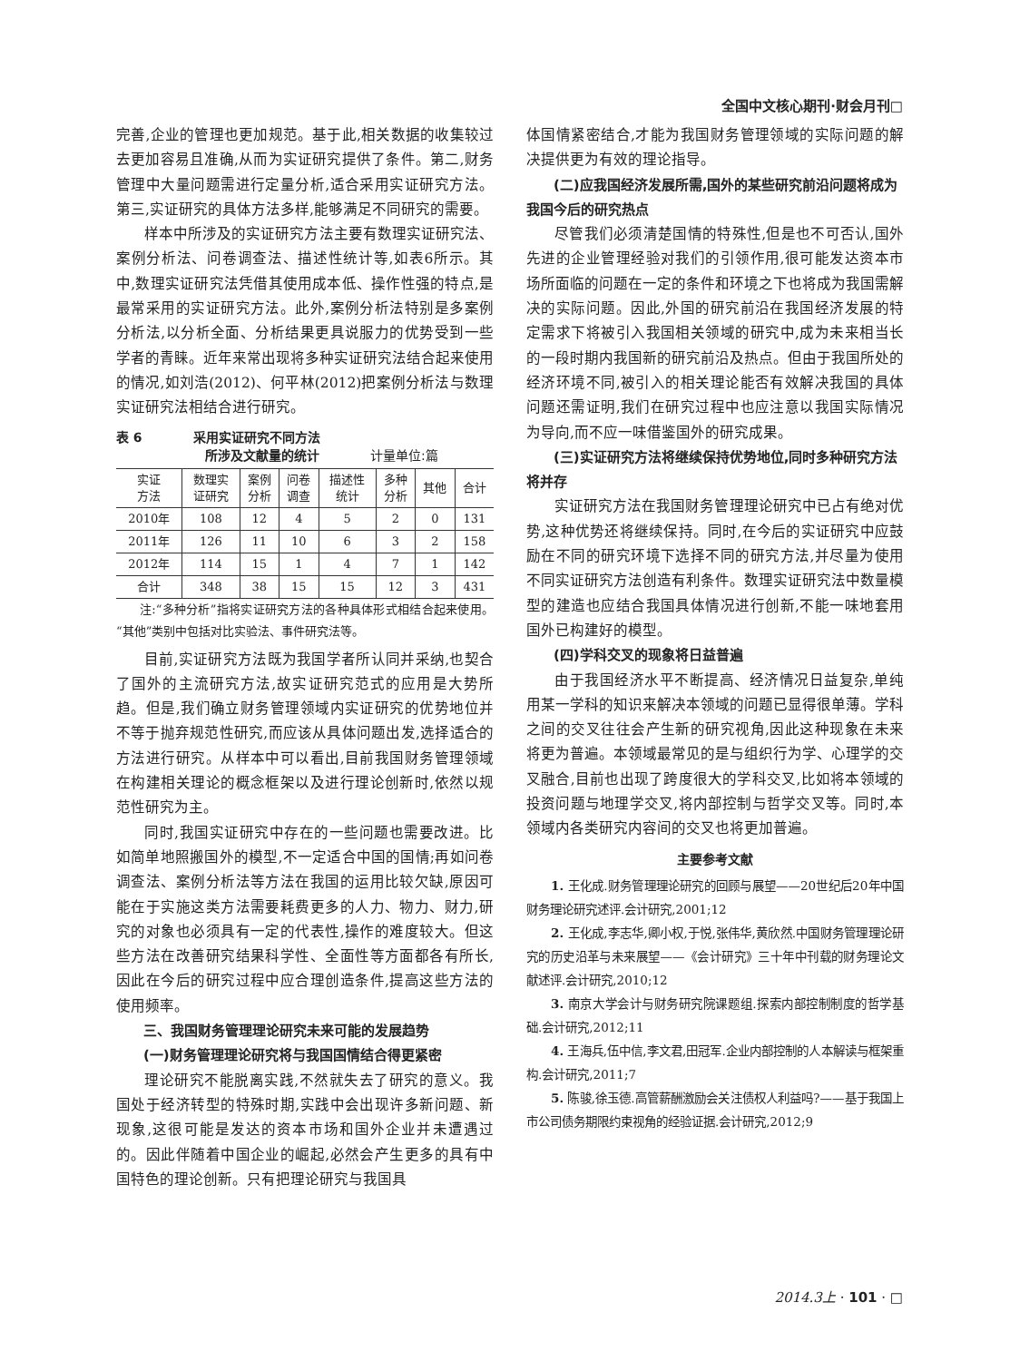全国中文核心期刊·财会月刊□
完善,企业的管理也更加规范。基于此,相关数据的收集较过去更加容易且准确,从而为实证研究提供了条件。第二,财务管理中大量问题需进行定量分析,适合采用实证研究方法。第三,实证研究的具体方法多样,能够满足不同研究的需要。
样本中所涉及的实证研究方法主要有数理实证研究法、案例分析法、问卷调查法、描述性统计等,如表6所示。其中,数理实证研究法凭借其使用成本低、操作性强的特点,是最常采用的实证研究方法。此外,案例分析法特别是多案例分析法,以分析全面、分析结果更具说服力的优势受到一些学者的青睐。近年来常出现将多种实证研究法结合起来使用的情况,如刘浩(2012)、何平林(2012)把案例分析法与数理实证研究法相结合进行研究。
表 6　　　　采用实证研究不同方法
　　　　　　　所涉及文献量的统计　　　　计量单位:篇
| 实证 方法 | 数理实 证研究 | 案例 分析 | 问卷 调查 | 描述性 统计 | 多种 分析 | 其他 | 合计 |
| --- | --- | --- | --- | --- | --- | --- | --- |
| 2010年 | 108 | 12 | 4 | 5 | 2 | 0 | 131 |
| 2011年 | 126 | 11 | 10 | 6 | 3 | 2 | 158 |
| 2012年 | 114 | 15 | 1 | 4 | 7 | 1 | 142 |
| 合计 | 348 | 38 | 15 | 15 | 12 | 3 | 431 |
注:“多种分析”指将实证研究方法的各种具体形式相结合起来使用。“其他”类别中包括对比实验法、事件研究法等。
目前,实证研究方法既为我国学者所认同并采纳,也契合了国外的主流研究方法,故实证研究范式的应用是大势所趋。但是,我们确立财务管理领域内实证研究的优势地位并不等于抛弃规范性研究,而应该从具体问题出发,选择适合的方法进行研究。从样本中可以看出,目前我国财务管理领域在构建相关理论的概念框架以及进行理论创新时,依然以规范性研究为主。
同时,我国实证研究中存在的一些问题也需要改进。比如简单地照搬国外的模型,不一定适合中国的国情;再如问卷调查法、案例分析法等方法在我国的运用比较欠缺,原因可能在于实施这类方法需要耗费更多的人力、物力、财力,研究的对象也必须具有一定的代表性,操作的难度较大。但这些方法在改善研究结果科学性、全面性等方面都各有所长,因此在今后的研究过程中应合理创造条件,提高这些方法的使用频率。
三、我国财务管理理论研究未来可能的发展趋势
(一)财务管理理论研究将与我国国情结合得更紧密
理论研究不能脱离实践,不然就失去了研究的意义。我国处于经济转型的特殊时期,实践中会出现许多新问题、新现象,这很可能是发达的资本市场和国外企业并未遭遇过的。因此伴随着中国企业的崛起,必然会产生更多的具有中国特色的理论创新。只有把理论研究与我国具
体国情紧密结合,才能为我国财务管理领域的实际问题的解决提供更为有效的理论指导。
(二)应我国经济发展所需,国外的某些研究前沿问题将成为我国今后的研究热点
尽管我们必须清楚国情的特殊性,但是也不可否认,国外先进的企业管理经验对我们的引领作用,很可能发达资本市场所面临的问题在一定的条件和环境之下也将成为我国需解决的实际问题。因此,外国的研究前沿在我国经济发展的特定需求下将被引入我国相关领域的研究中,成为未来相当长的一段时期内我国新的研究前沿及热点。但由于我国所处的经济环境不同,被引入的相关理论能否有效解决我国的具体问题还需证明,我们在研究过程中也应注意以我国实际情况为导向,而不应一味借鉴国外的研究成果。
(三)实证研究方法将继续保持优势地位,同时多种研究方法将并存
实证研究方法在我国财务管理理论研究中已占有绝对优势,这种优势还将继续保持。同时,在今后的实证研究中应鼓励在不同的研究环境下选择不同的研究方法,并尽量为使用不同实证研究方法创造有利条件。数理实证研究法中数量模型的建造也应结合我国具体情况进行创新,不能一味地套用国外已构建好的模型。
(四)学科交叉的现象将日益普遍
由于我国经济水平不断提高、经济情况日益复杂,单纯用某一学科的知识来解决本领域的问题已显得很单薄。学科之间的交叉往往会产生新的研究视角,因此这种现象在未来将更为普遍。本领域最常见的是与组织行为学、心理学的交叉融合,目前也出现了跨度很大的学科交叉,比如将本领域的投资问题与地理学交叉,将内部控制与哲学交叉等。同时,本领域内各类研究内容间的交叉也将更加普遍。
主要参考文献
1. 王化成.财务管理理论研究的回顾与展望——20世纪后20年中国财务理论研究述评.会计研究,2001;12
2. 王化成,李志华,卿小权,于悦,张伟华,黄欣然.中国财务管理理论研究的历史沿革与未来展望——《会计研究》三十年中刊载的财务理论文献述评.会计研究,2010;12
3. 南京大学会计与财务研究院课题组.探索内部控制制度的哲学基础.会计研究,2012;11
4. 王海兵,伍中信,李文君,田冠军.企业内部控制的人本解读与框架重构.会计研究,2011;7
5. 陈骏,徐玉德.高管薪酬激励会关注债权人利益吗?——基于我国上市公司债务期限约束视角的经验证据.会计研究,2012;9
2014.3上 · 101 · □